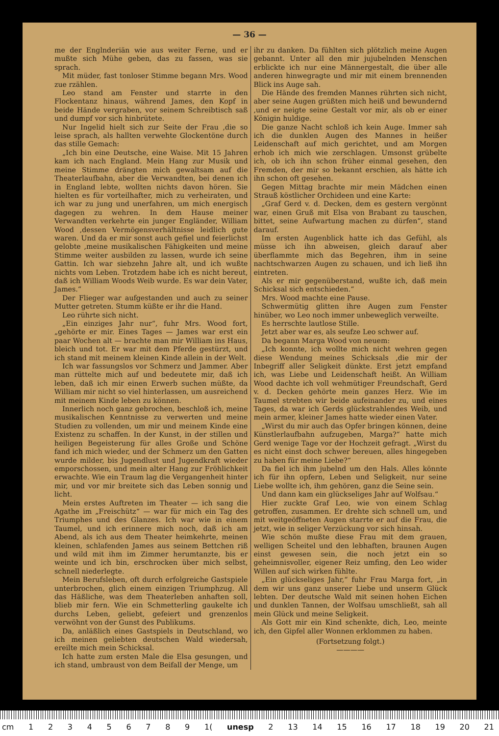— 36 —
me der Englnderiän wie aus weiter Ferne, und er mußte sich Mühe geben, das zu fassen, was sie sprach.
Mit müder, fast tonloser Stimme begann Mrs. Wood zue rzählen.
Leo stand am Fenster und starrte in den Flockentanz hinaus, während James, den Kopf in beide Hände vergraben, vor seinem Schreibtisch saß und dumpf vor sich hinbrütete.
Nur Ingelid hielt sich zur Seite der Frau ,die so leise sprach, als hallten verwehte Glockentöne durch das stille Gemach:
„Ich bin eine Deutsche, eine Waise. Mit 15 Jahren kam ich nach England. Mein Hang zur Musik und meine Stimme drängten mich gewaltsam auf die Theaterlaufbahn, aber die Verwandten, bei denen ich in England lebte, wollten nichts davon hören. Sie hielten es für vorteilhafter, mich zu verheiraten, und ich war zu jung und unerfahren, um mich energisch dagegen zu wehren. In dem Hause meiner Verwandten verkehrte ein junger Engländer, William Wood ,dessen Vermögensverhältnisse leidlich gute waren. Und da er mir sonst auch gefiel und feierlichst gelobte ,meine musikalischen Fähigkeiten und meine Stimme weiter ausbilden zu lassen, wurde ich seine Gattin. Ich war siebzehn Jahre alt, und ich wußte nichts vom Leben. Trotzdem habe ich es nicht bereut, daß ich William Woods Weib wurde. Es war dein Vater, James.“
Der Flieger war aufgestanden und auch zu seiner Mutter getreten. Stumm küßte er ihr die Hand.
Leo rührte sich nicht.
„Ein einziges Jahr nur“, fuhr Mrs. Wood fort, „gehörte er mir. Eines Tages — James war erst ein paar Wochen alt — brachte man mir William ins Haus, bleich und tot. Er war mit dem Pferde gestürzt, und ich stand mit meinem kleinen Kinde allein in der Welt.
Ich war fassungslos vor Schmerz und Jammer. Aber man rüttelte mich auf und bedeutete mir, daß ich leben, daß ich mir einen Erwerb suchen müßte, da William mir nicht so viel hinterlassen, um ausreichend mit meinem Kinde leben zu können.
Innerlich noch ganz gebrochen, beschloß ich, meine musikalischen Kenntnisse zu verwerten und meine Studien zu vollenden, um mir und meinem Kinde eine Existenz zu schaffen. In der Kunst, in der stillen und heiligen Begeisterung für alles Große und Schöne fand ich mich wieder, und der Schmerz um den Gatten wurde milder, bis Jugendlust und Jugendkraft wieder emporschossen, und mein alter Hang zur Fröhlichkeit erwachte. Wie ein Traum lag die Vergangenheit hinter mir, und vor mir breitete sich das Leben sonnig und licht.
Mein erstes Auftreten im Theater — ich sang die Agathe im „Freischütz“ — war für mich ein Tag des Triumphes und des Glanzes. Ich war wie in einem Taumel, und ich erinnere mich noch, daß ich am Abend, als ich aus dem Theater heimkehrte, meinen kleinen, schlafenden James aus seinem Bettchen riß und wild mit ihm im Zimmer herumtanzte, bis er weinte und ich bin, erschrocken über mich selbst, schnell niederlegte.
Mein Berufsleben, oft durch erfolgreiche Gastspiele unterbrochen, glich einem einzigen Triumphzug. All das Häßliche, was dem Theaterleben anhaften soll, blieb mir fern. Wie ein Schmetterling gaukelte ich durchs Leben, geliebt, gefeiert und grenzenlos verwöhnt von der Gunst des Publikums.
Da, anläßlich eines Gastspiels in Deutschland, wo ich meinen geliebten deutschen Wald wiedersah, ereilte mich mein Schicksal.
Ich hatte zum ersten Male die Elsa gesungen, und ich stand, umbraust von dem Beifall der Menge, um
ihr zu danken. Da fühlten sich plötzlich meine Augen gebannt. Unter all den mir jujubelnden Menschen erblickte ich nur eine Männergestalt, die über alle anderen hinwegragte und mir mit einem brennenden Blick ins Auge sah.
Die Hände des fremden Mannes rührten sich nicht, aber seine Augen grüßten mich heiß und bewundernd ,und er neigte seine Gestalt vor mir, als ob er einer Königin huldige.
Die ganze Nacht schloß ich kein Auge. Immer sah ich die dunklen Augen des Mannes in heißer Leidenschaft auf mich gerichtet, und am Morgen erhob ich mich wie zerschlagen. Umsonst grübelte ich, ob ich ihn schon früher einmal gesehen, den Fremden, der mir so bekannt erschien, als hätte ich ihn schon oft gesehen.
Gegen Mittag brachte mir mein Mädchen einen Strauß köstlicher Orchideen und eine Karte:
„Graf Gerd v. d. Decken, dem es gestern vergönnt war, einen Gruß mit Elsa von Brabant zu tauschen, bittet, seine Aufwartung machen zu dürfen“, stand darauf.
Im ersten Augenblick hatte ich das Gefühl, als müsse ich ihn abweisen, gleich darauf aber überflammte mich das Begehren, ihm in seine nachtschwarzen Augen zu schauen, und ich ließ ihn eintreten.
Als er mir gegenüberstand, wußte ich, daß mein Schicksal sich entschieden.“
Mrs. Wood machte eine Pause.
Schwermütig glitten ihre Augen zum Fenster hinüber, wo Leo noch immer unbeweglich verweilte.
Es herrschte lautlose Stille.
Jetzt aber war es, als seufze Leo schwer auf.
Da begann Marga Wood von neuem:
„Ich konnte, ich wollte mich nicht wehren gegen diese Wendung meines Schicksals ,die mir der Inbegriff aller Seligkeit dünkte. Erst jetzt empfand ich, was Liebe und Leidenschaft heißt. An William Wood dachte ich voll wehmütiger Freundschaft, Gerd v. d. Decken gehörte mein ganzes Herz. Wie im Taumel strebten wir beide aufeinander zu, und eines Tages, da war ich Gerds glückstrahlendes Weib, und mein armer, kleiner James hatte wieder einen Vater.
„Wirst du mir auch das Opfer bringen können, deine Künstlerlaufbahn aufzugeben, Marga?“ hatte mich Gerd wenige Tage vor der Hochzeit gefragt. „Wirst du es nicht einst doch schwer bereuen, alles hingegeben zu haben für meine Liebe?“
Da fiel ich ihm jubelnd um den Hals. Alles könnte ich für ihn opfern, Leben und Seligkeit, nur seine Liebe wollte ich, ihm gehören, ganz die Seine sein.
Und dann kam ein glückseliges Jahr auf Wolfsau.“
Hier zuckte Graf Leo, wie von einem Schlag getroffen, zusammen. Er drehte sich schnell um, und mit weitgeöffneten Augen starrte er auf die Frau, die jetzt, wie in seliger Verzückung vor sich hinsah.
Wie schön mußte diese Frau mit dem grauen, welligen Scheitel und den lebhaften, braunen Augen einst gewesen sein, die noch jetzt ein so geheimnisvoller, eigener Reiz umfing, den Leo wider Willen auf sich wirken fühlte.
„Ein glückseliges Jahr,“ fuhr Frau Marga fort, „in dem wir uns ganz unserer Liebe und unserm Glück lebten. Der deutsche Wald mit seinen hohen Eichen und dunklen Tannen, der Wolfsau umschließt, sah all mein Glück und meine Seligkeit.
Als Gott mir ein Kind schenkte, dich, Leo, meinte ich, den Gipfel aller Wonnen erklommen zu haben.
(Fortsetzung folgt.)
————
cm 123456789 1(unesp 2 13 14 15 16 17 18 19 20 21